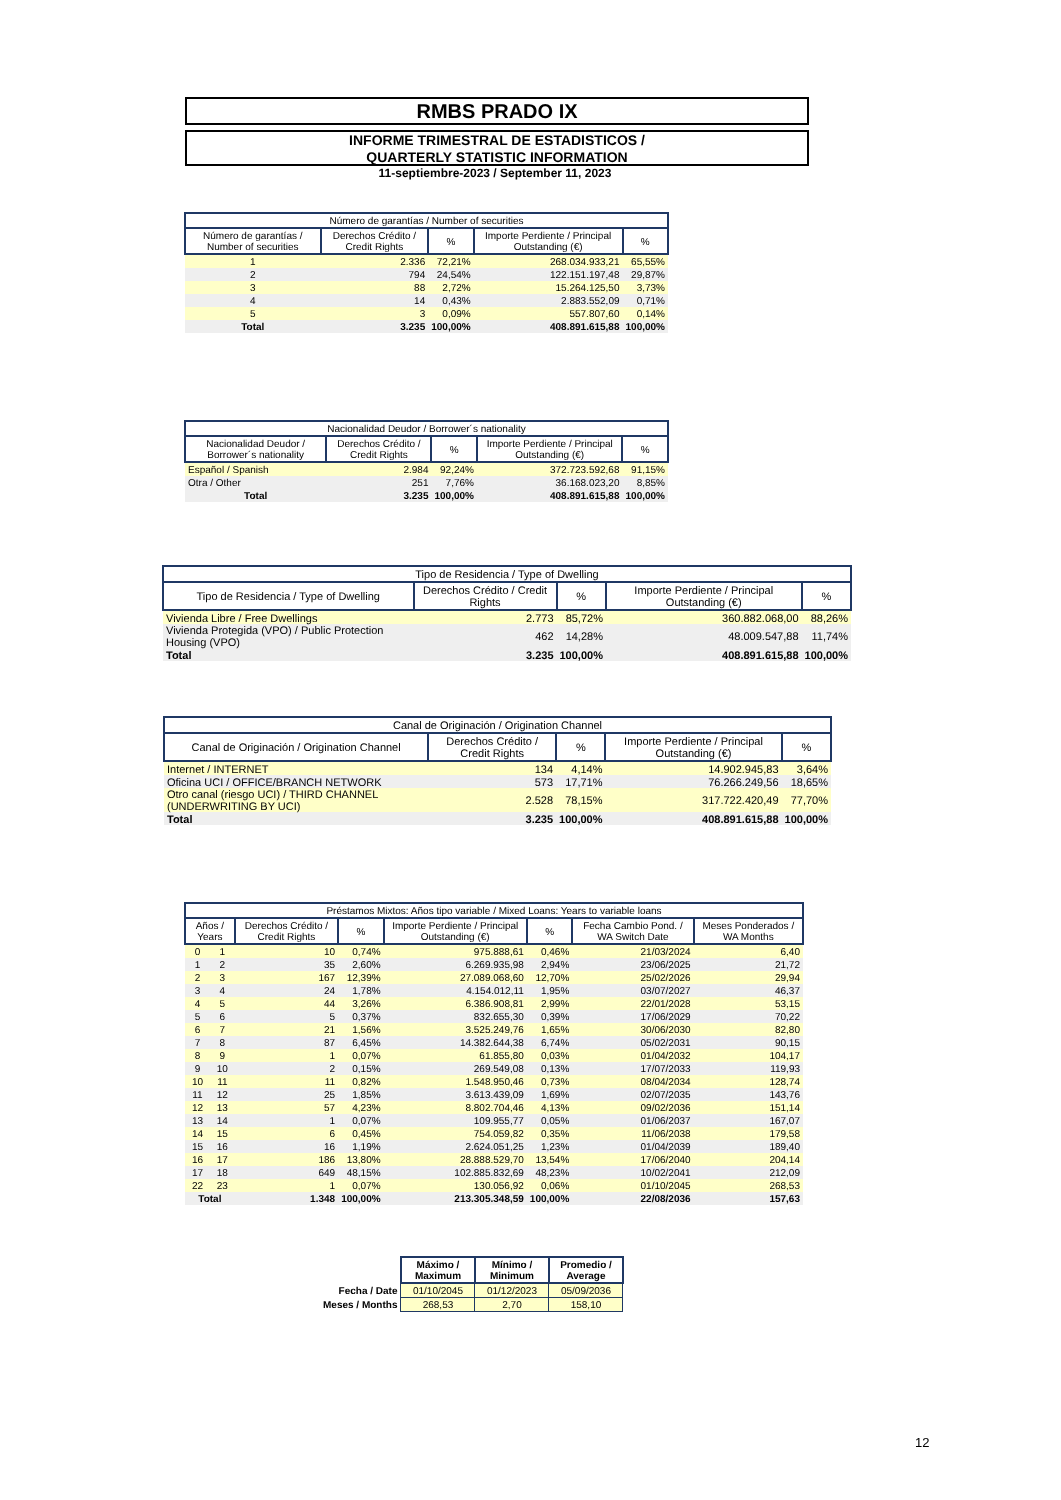RMBS PRADO IX
INFORME TRIMESTRAL DE ESTADISTICOS /
QUARTERLY STATISTIC INFORMATION
11-septiembre-2023 / September 11, 2023
| Número de garantías / Number of securities | | | | |
| --- | --- | --- | --- | --- |
| Número de garantías / Number of securities | Derechos Crédito / Credit Rights | % | Importe Perdiente / Principal Outstanding (€) | % |
| 1 | 2.336 | 72,21% | 268.034.933,21 | 65,55% |
| 2 | 794 | 24,54% | 122.151.197,48 | 29,87% |
| 3 | 88 | 2,72% | 15.264.125,50 | 3,73% |
| 4 | 14 | 0,43% | 2.883.552,09 | 0,71% |
| 5 | 3 | 0,09% | 557.807,60 | 0,14% |
| Total | 3.235 | 100,00% | 408.891.615,88 | 100,00% |
| Nacionalidad Deudor / Borrower´s nationality | | | | |
| --- | --- | --- | --- | --- |
| Nacionalidad Deudor / Borrower´s nationality | Derechos Crédito / Credit Rights | % | Importe Perdiente / Principal Outstanding (€) | % |
| Español / Spanish | 2.984 | 92,24% | 372.723.592,68 | 91,15% |
| Otra / Other | 251 | 7,76% | 36.168.023,20 | 8,85% |
| Total | 3.235 | 100,00% | 408.891.615,88 | 100,00% |
| Tipo de Residencia / Type of Dwelling | | | | |
| --- | --- | --- | --- | --- |
| Tipo de Residencia / Type of Dwelling | Derechos Crédito / Credit Rights | % | Importe Perdiente / Principal Outstanding (€) | % |
| Vivienda Libre / Free Dwellings | 2.773 | 85,72% | 360.882.068,00 | 88,26% |
| Vivienda Protegida (VPO) / Public Protection Housing (VPO) | 462 | 14,28% | 48.009.547,88 | 11,74% |
| Total | 3.235 | 100,00% | 408.891.615,88 | 100,00% |
| Canal de Originación / Origination Channel | | | | |
| --- | --- | --- | --- | --- |
| Canal de Originación / Origination Channel | Derechos Crédito / Credit Rights | % | Importe Perdiente / Principal Outstanding (€) | % |
| Internet / INTERNET | 134 | 4,14% | 14.902.945,83 | 3,64% |
| Oficina UCI / OFFICE/BRANCH NETWORK | 573 | 17,71% | 76.266.249,56 | 18,65% |
| Otro canal (riesgo UCI) / THIRD CHANNEL (UNDERWRITING BY UCI) | 2.528 | 78,15% | 317.722.420,49 | 77,70% |
| Total | 3.235 | 100,00% | 408.891.615,88 | 100,00% |
| Préstamos Mixtos: Años tipo variable / Mixed Loans: Years to variable loans | | | | | | | |
| --- | --- | --- | --- | --- | --- | --- | --- |
| Años / Years | | Derechos Crédito / Credit Rights | % | Importe Perdiente / Principal Outstanding (€) | % | Fecha Cambio Pond. / WA Switch Date | Meses Ponderados / WA Months |
| 0 | 1 | 10 | 0,74% | 975.888,61 | 0,46% | 21/03/2024 | 6,40 |
| 1 | 2 | 35 | 2,60% | 6.269.935,98 | 2,94% | 23/06/2025 | 21,72 |
| 2 | 3 | 167 | 12,39% | 27.089.068,60 | 12,70% | 25/02/2026 | 29,94 |
| 3 | 4 | 24 | 1,78% | 4.154.012,11 | 1,95% | 03/07/2027 | 46,37 |
| 4 | 5 | 44 | 3,26% | 6.386.908,81 | 2,99% | 22/01/2028 | 53,15 |
| 5 | 6 | 5 | 0,37% | 832.655,30 | 0,39% | 17/06/2029 | 70,22 |
| 6 | 7 | 21 | 1,56% | 3.525.249,76 | 1,65% | 30/06/2030 | 82,80 |
| 7 | 8 | 87 | 6,45% | 14.382.644,38 | 6,74% | 05/02/2031 | 90,15 |
| 8 | 9 | 1 | 0,07% | 61.855,80 | 0,03% | 01/04/2032 | 104,17 |
| 9 | 10 | 2 | 0,15% | 269.549,08 | 0,13% | 17/07/2033 | 119,93 |
| 10 | 11 | 11 | 0,82% | 1.548.950,46 | 0,73% | 08/04/2034 | 128,74 |
| 11 | 12 | 25 | 1,85% | 3.613.439,09 | 1,69% | 02/07/2035 | 143,76 |
| 12 | 13 | 57 | 4,23% | 8.802.704,46 | 4,13% | 09/02/2036 | 151,14 |
| 13 | 14 | 1 | 0,07% | 109.955,77 | 0,05% | 01/06/2037 | 167,07 |
| 14 | 15 | 6 | 0,45% | 754.059,82 | 0,35% | 11/06/2038 | 179,58 |
| 15 | 16 | 16 | 1,19% | 2.624.051,25 | 1,23% | 01/04/2039 | 189,40 |
| 16 | 17 | 186 | 13,80% | 28.888.529,70 | 13,54% | 17/06/2040 | 204,14 |
| 17 | 18 | 649 | 48,15% | 102.885.832,69 | 48,23% | 10/02/2041 | 212,09 |
| 22 | 23 | 1 | 0,07% | 130.056,92 | 0,06% | 01/10/2045 | 268,53 |
| Total | | 1.348 | 100,00% | 213.305.348,59 | 100,00% | 22/08/2036 | 157,63 |
| | Máximo / Maximum | Mínimo / Minimum | Promedio / Average |
| Fecha / Date | 01/10/2045 | 01/12/2023 | 05/09/2036 |
| Meses / Months | 268,53 | 2,70 | 158,10 |
12